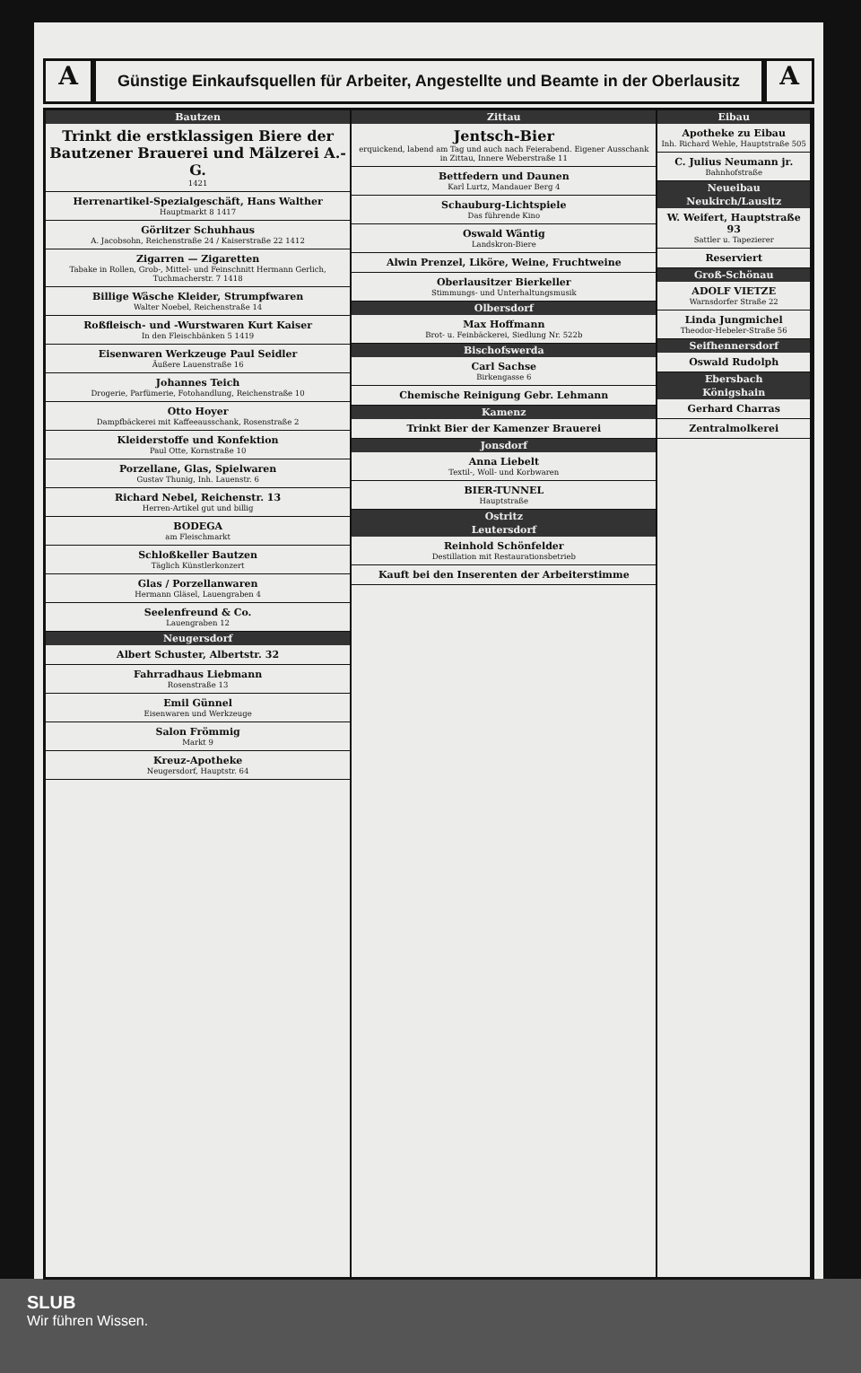A
Günstige Einkaufsquellen für Arbeiter, Angestellte und Beamte in der Oberlausitz
A
Bautzen
Trinkt die erstklassigen Biere der Bautzener Brauerei und Mälzerei A.-G.
1421
Herrenartikel-Spezialgeschäft, Hans Walther
Hauptmarkt 8 1417
Görlitzer Schuhhaus
A. Jacobsohn, Reichenstraße 24 / Kaiserstraße 22 1412
Zigarren — Zigaretten
Tabake in Rollen, Grob-, Mittel- und Feinschnitt Hermann Gerlich, Tuchmacherstr. 7 1418
Billige Wäsche Kleider, Strumpfwaren
Walter Noebel, Reichenstraße 14
Roßfleisch- und -Wurstwaren Kurt Kaiser
In den Fleischbänken 5 1419
Eisenwaren Werkzeuge Paul Seidler
Äußere Lauenstraße 16
Johannes Teich
Drogerie, Parfümerie, Fotohandlung, Reichenstraße 10
Otto Hoyer
Dampfbäckerei mit Kaffeeausschank, Rosenstraße 2
Kleiderstoffe und Konfektion
Paul Otte, Kornstraße 10
Porzellane, Glas, Spielwaren
Gustav Thunig, Inh. Lauenstr. 6
Richard Nebel, Reichenstr. 13
Herren-Artikel gut und billig
BODEGA
am Fleischmarkt
Schloßkeller Bautzen
Täglich Künstlerkonzert
Glas / Porzellanwaren
Hermann Gläsel, Lauengraben 4
Seelenfreund & Co.
Lauengraben 12
Neugersdorf
Albert Schuster, Albertstr. 32
Fahrradhaus Liebmann
Rosenstraße 13
Emil Günnel
Eisenwaren und Werkzeuge
Salon Frömmig
Markt 9
Kreuz-Apotheke
Neugersdorf, Hauptstr. 64
Zittau
Jentsch-Bier
erquickend, labend am Tag und auch nach Feierabend. Eigener Ausschank in Zittau, Innere Weberstraße 11
Bettfedern und Daunen
Karl Lurtz, Mandauer Berg 4
Schauburg-Lichtspiele
Das führende Kino
Oswald Wäntig
Landskron-Biere
Alwin Prenzel, Liköre, Weine, Fruchtweine
Oberlausitzer Bierkeller
Stimmungs- und Unterhaltungsmusik
Olbersdorf
Max Hoffmann
Brot- u. Feinbäckerei, Siedlung Nr. 522b
Bischofswerda
Carl Sachse
Birkengasse 6
Chemische Reinigung Gebr. Lehmann
Kamenz
Trinkt Bier der Kamenzer Brauerei
Jonsdorf
Anna Liebelt
Textil-, Woll- und Korbwaren
BIER-TUNNEL
Hauptstraße
Ostritz
Leutersdorf
Reinhold Schönfelder
Destillation mit Restaurationsbetrieb
Kauft bei den Inserenten der Arbeiterstimme
Eibau
Apotheke zu Eibau
Inh. Richard Wehle, Hauptstraße 505
C. Julius Neumann jr.
Bahnhofstraße
Neueibau
Neukirch/Lausitz
W. Weifert, Hauptstraße 93
Sattler u. Tapezierer
Reserviert
Groß-Schönau
ADOLF VIETZE
Warnsdorfer Straße 22
Linda Jungmichel
Theodor-Hebeler-Straße 56
Seifhennersdorf
Oswald Rudolph
Ebersbach
Königshain
Gerhard Charras
Zentralmolkerei
SLUB
Wir führen Wissen.